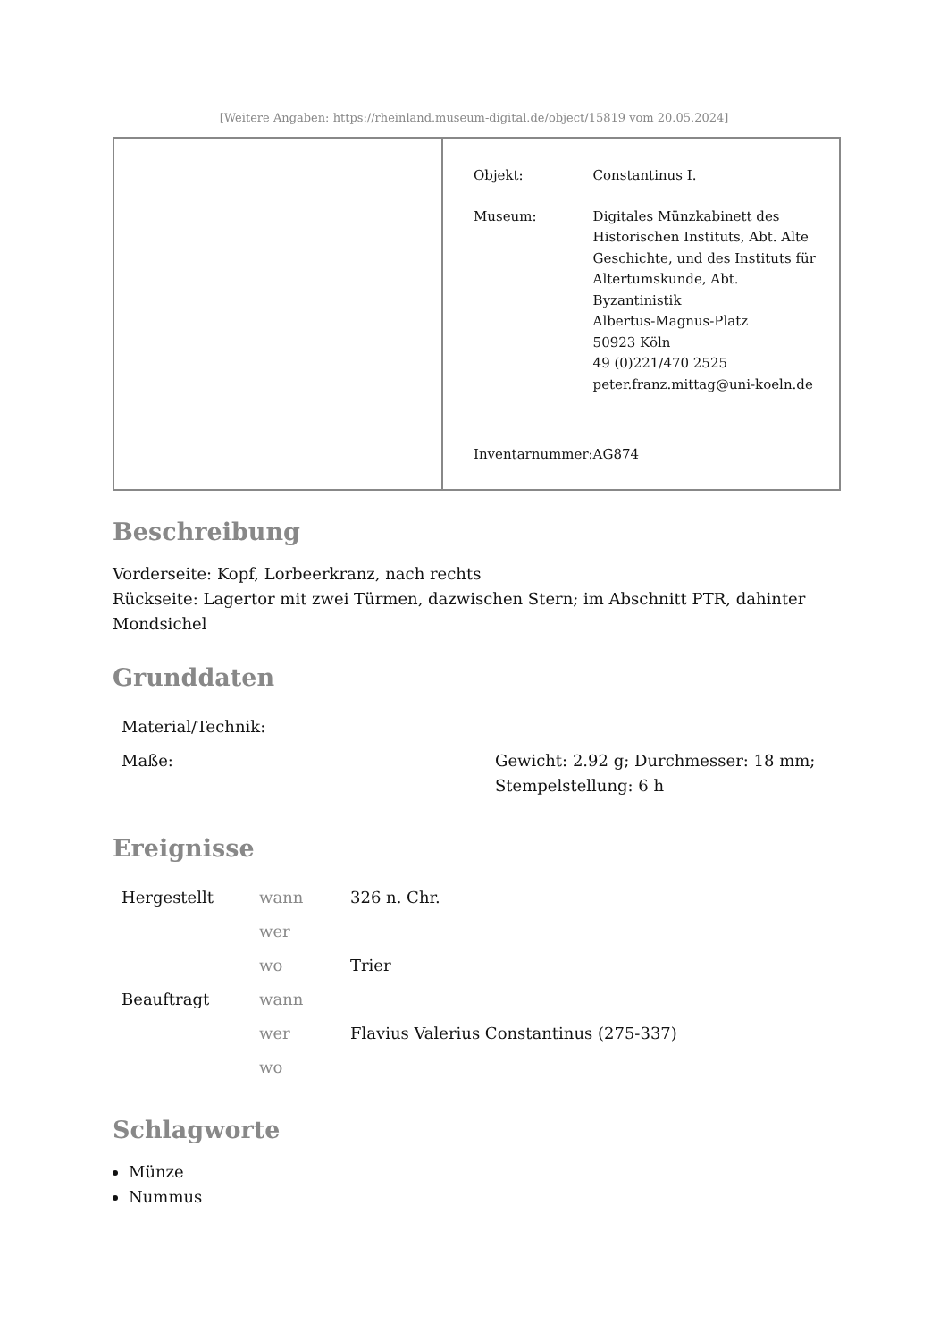[Weitere Angaben: https://rheinland.museum-digital.de/object/15819 vom 20.05.2024]
| Objekt: | Constantinus I. |
| Museum: | Digitales Münzkabinett des Historischen Instituts, Abt. Alte Geschichte, und des Instituts für Altertumskunde, Abt. Byzantinistik Albertus-Magnus-Platz 50923 Köln 49 (0)221/470 2525 peter.franz.mittag@uni-koeln.de |
| Inventarnummer: | AG874 |
Beschreibung
Vorderseite: Kopf, Lorbeerkranz, nach rechts
Rückseite: Lagertor mit zwei Türmen, dazwischen Stern; im Abschnitt PTR, dahinter Mondsichel
Grunddaten
| Material/Technik: | |
| Maße: | Gewicht: 2.92 g; Durchmesser: 18 mm; Stempelstellung: 6 h |
Ereignisse
| Hergestellt | wann | 326 n. Chr. |
| | wer | |
| | wo | Trier |
| Beauftragt | wann | |
| | wer | Flavius Valerius Constantinus (275-337) |
| | wo | |
Schlagworte
Münze
Nummus